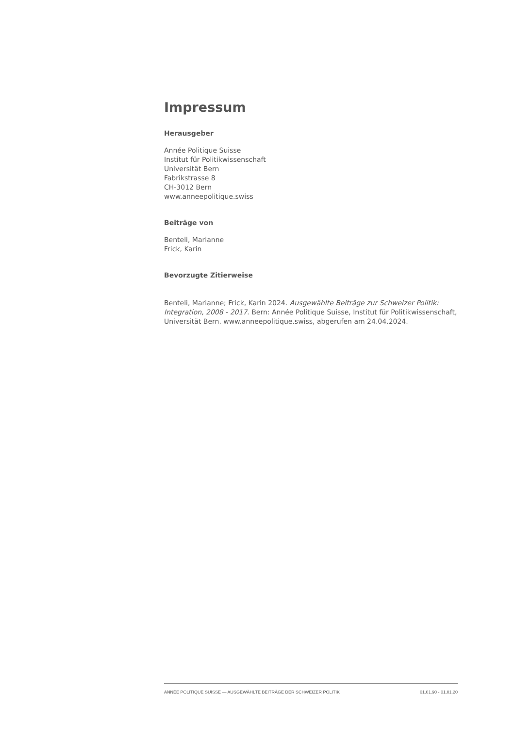Impressum
Herausgeber
Année Politique Suisse
Institut für Politikwissenschaft
Universität Bern
Fabrikstrasse 8
CH-3012 Bern
www.anneepolitique.swiss
Beiträge von
Benteli, Marianne
Frick, Karin
Bevorzugte Zitierweise
Benteli, Marianne; Frick, Karin 2024. Ausgewählte Beiträge zur Schweizer Politik: Integration, 2008 - 2017. Bern: Année Politique Suisse, Institut für Politikwissenschaft, Universität Bern. www.anneepolitique.swiss, abgerufen am 24.04.2024.
ANNÉE POLITIQUE SUISSE — AUSGEWÄHLTE BEITRÄGE DER SCHWEIZER POLITIK 01.01.90 - 01.01.20